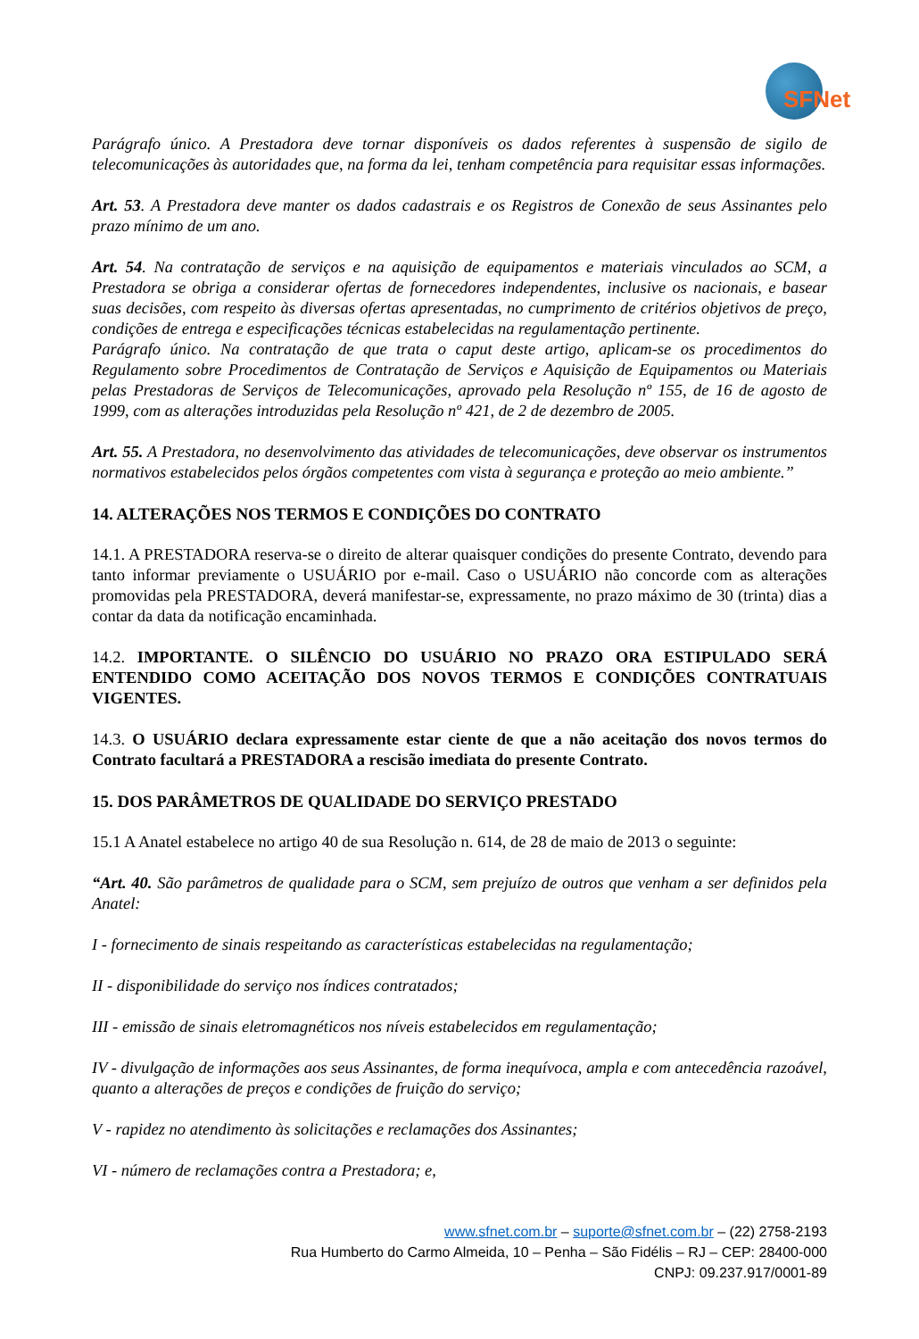SFNet
Parágrafo único. A Prestadora deve tornar disponíveis os dados referentes à suspensão de sigilo de telecomunicações às autoridades que, na forma da lei, tenham competência para requisitar essas informações.
Art. 53. A Prestadora deve manter os dados cadastrais e os Registros de Conexão de seus Assinantes pelo prazo mínimo de um ano.
Art. 54. Na contratação de serviços e na aquisição de equipamentos e materiais vinculados ao SCM, a Prestadora se obriga a considerar ofertas de fornecedores independentes, inclusive os nacionais, e basear suas decisões, com respeito às diversas ofertas apresentadas, no cumprimento de critérios objetivos de preço, condições de entrega e especificações técnicas estabelecidas na regulamentação pertinente.
Parágrafo único. Na contratação de que trata o caput deste artigo, aplicam-se os procedimentos do Regulamento sobre Procedimentos de Contratação de Serviços e Aquisição de Equipamentos ou Materiais pelas Prestadoras de Serviços de Telecomunicações, aprovado pela Resolução nº 155, de 16 de agosto de 1999, com as alterações introduzidas pela Resolução nº 421, de 2 de dezembro de 2005.
Art. 55. A Prestadora, no desenvolvimento das atividades de telecomunicações, deve observar os instrumentos normativos estabelecidos pelos órgãos competentes com vista à segurança e proteção ao meio ambiente.”
14. ALTERAÇÕES NOS TERMOS E CONDIÇÕES DO CONTRATO
14.1. A PRESTADORA reserva-se o direito de alterar quaisquer condições do presente Contrato, devendo para tanto informar previamente o USUÁRIO por e-mail. Caso o USUÁRIO não concorde com as alterações promovidas pela PRESTADORA, deverá manifestar-se, expressamente, no prazo máximo de 30 (trinta) dias a contar da data da notificação encaminhada.
14.2. IMPORTANTE. O SILÊNCIO DO USUÁRIO NO PRAZO ORA ESTIPULADO SERÁ ENTENDIDO COMO ACEITAÇÃO DOS NOVOS TERMOS E CONDIÇÕES CONTRATUAIS VIGENTES.
14.3. O USUÁRIO declara expressamente estar ciente de que a não aceitação dos novos termos do Contrato facultará a PRESTADORA a rescisão imediata do presente Contrato.
15. DOS PARÂMETROS DE QUALIDADE DO SERVIÇO PRESTADO
15.1 A Anatel estabelece no artigo 40 de sua Resolução n. 614, de 28 de maio de 2013 o seguinte:
“Art. 40. São parâmetros de qualidade para o SCM, sem prejuízo de outros que venham a ser definidos pela Anatel:
I - fornecimento de sinais respeitando as características estabelecidas na regulamentação;
II - disponibilidade do serviço nos índices contratados;
III - emissão de sinais eletromagnéticos nos níveis estabelecidos em regulamentação;
IV - divulgação de informações aos seus Assinantes, de forma inequívoca, ampla e com antecedência razoável, quanto a alterações de preços e condições de fruição do serviço;
V - rapidez no atendimento às solicitações e reclamações dos Assinantes;
VI - número de reclamações contra a Prestadora; e,
www.sfnet.com.br – suporte@sfnet.com.br – (22) 2758-2193
Rua Humberto do Carmo Almeida, 10 – Penha – São Fidélis – RJ – CEP: 28400-000
CNPJ: 09.237.917/0001-89